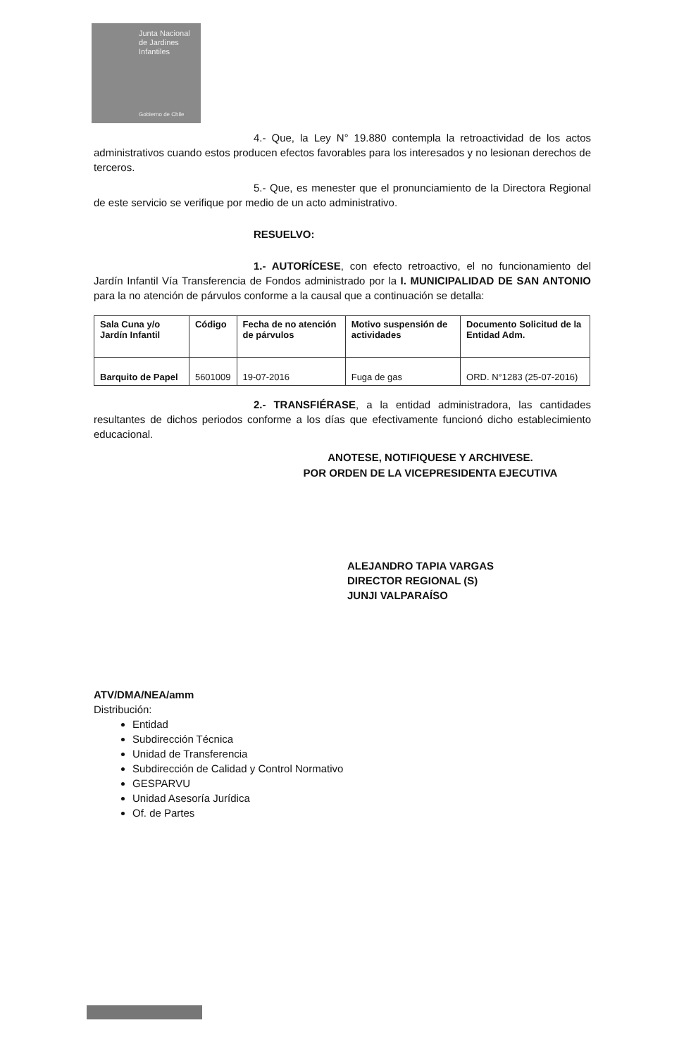Junta Nacional
de Jardines
Infantiles
Gobierno de Chile
4.- Que, la Ley N° 19.880 contempla la retroactividad de los actos administrativos cuando estos producen efectos favorables para los interesados y no lesionan derechos de terceros.
5.- Que, es menester que el pronunciamiento de la Directora Regional de este servicio se verifique por medio de un acto administrativo.
RESUELVO:
1.- AUTORÍCESE, con efecto retroactivo, el no funcionamiento del Jardín Infantil Vía Transferencia de Fondos administrado por la I. MUNICIPALIDAD DE SAN ANTONIO para la no atención de párvulos conforme a la causal que a continuación se detalla:
| Sala Cuna y/o Jardín Infantil | Código | Fecha de no atención de párvulos | Motivo suspensión de actividades | Documento Solicitud de la Entidad Adm. |
| --- | --- | --- | --- | --- |
| Barquito de Papel | 5601009 | 19-07-2016 | Fuga de gas | ORD. N°1283 (25-07-2016) |
2.- TRANSFIÉRASE, a la entidad administradora, las cantidades resultantes de dichos periodos conforme a los días que efectivamente funcionó dicho establecimiento educacional.
ANOTESE, NOTIFIQUESE Y ARCHIVESE.
POR ORDEN DE LA VICEPRESIDENTA EJECUTIVA
ALEJANDRO TAPIA VARGAS
DIRECTOR REGIONAL (S)
JUNJI VALPARAÍSO
ATV/DMA/NEA/amm
Distribución:
Entidad
Subdirección Técnica
Unidad de Transferencia
Subdirección de Calidad y Control Normativo
GESPARVU
Unidad Asesoría Jurídica
Of. de Partes